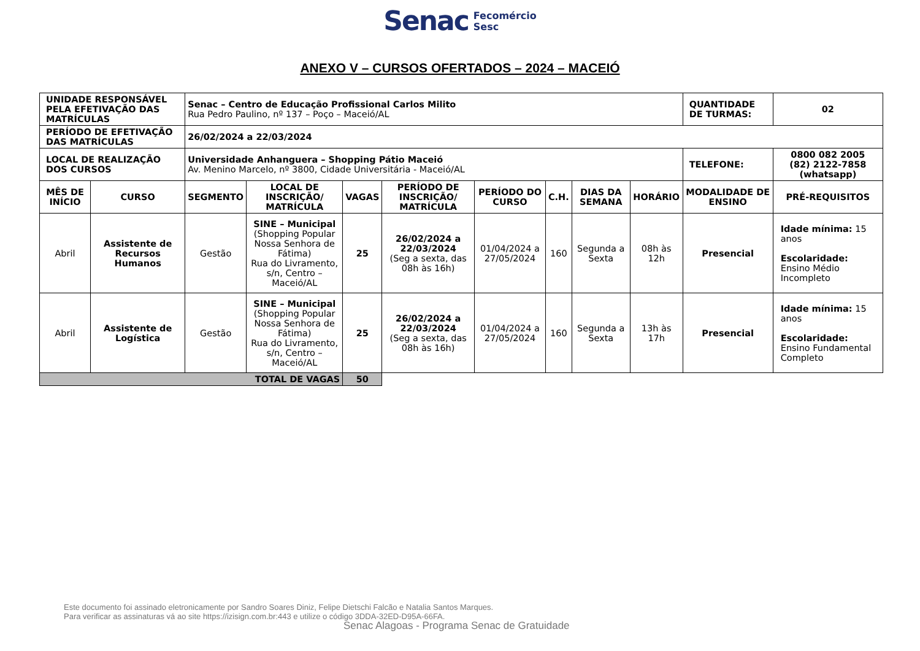Senac Fecomércio
Sesc
ANEXO V – CURSOS OFERTADOS – 2024 – MACEIÓ
| UNIDADE RESPONSÁVEL PELA EFETIVAÇÃO DAS MATRÍCULAS | | Senac – Centro de Educação Profissional Carlos Milito Rua Pedro Paulino, nº 137 – Poço – Maceió/AL | | | | | | | | QUANTIDADE DE TURMAS: | 02 |
| PERÍODO DE EFETIVAÇÃO DAS MATRÍCULAS | | 26/02/2024 a 22/03/2024 | | | | | | | | | |
| LOCAL DE REALIZAÇÃO DOS CURSOS | | Universidade Anhanguera – Shopping Pátio Maceió Av. Menino Marcelo, nº 3800, Cidade Universitária - Maceió/AL | | | | | | | | TELEFONE: | 0800 082 2005 (82) 2122-7858 (whatsapp) |
| MÊS DE INÍCIO | CURSO | SEGMENTO | LOCAL DE INSCRIÇÃO/ MATRÍCULA | VAGAS | PERÍODO DE INSCRIÇÃO/ MATRÍCULA | PERÍODO DO CURSO | C.H. | DIAS DA SEMANA | HORÁRIO | MODALIDADE DE ENSINO | PRÉ-REQUISITOS |
| Abril | Assistente de Recursos Humanos | Gestão | SINE – Municipal (Shopping Popular Nossa Senhora de Fátima) Rua do Livramento, s/n, Centro – Maceió/AL | 25 | 26/02/2024 a 22/03/2024 (Seg a sexta, das 08h às 16h) | 01/04/2024 a 27/05/2024 | 160 | Segunda a Sexta | 08h às 12h | Presencial | Idade mínima: 15 anos Escolaridade: Ensino Médio Incompleto |
| Abril | Assistente de Logística | Gestão | SINE – Municipal (Shopping Popular Nossa Senhora de Fátima) Rua do Livramento, s/n, Centro – Maceió/AL | 25 | 26/02/2024 a 22/03/2024 (Seg a sexta, das 08h às 16h) | 01/04/2024 a 27/05/2024 | 160 | Segunda a Sexta | 13h às 17h | Presencial | Idade mínima: 15 anos Escolaridade: Ensino Fundamental Completo |
| TOTAL DE VAGAS | | | | 50 | | | | | | | |
Este documento foi assinado eletronicamente por Sandro Soares Diniz, Felipe Dietschi Falcão e Natalia Santos Marques.
Para verificar as assinaturas vá ao site https://izisign.com.br:443 e utilize o código 3DDA-32ED-D95A-66FA.
Senac Alagoas - Programa Senac de Gratuidade